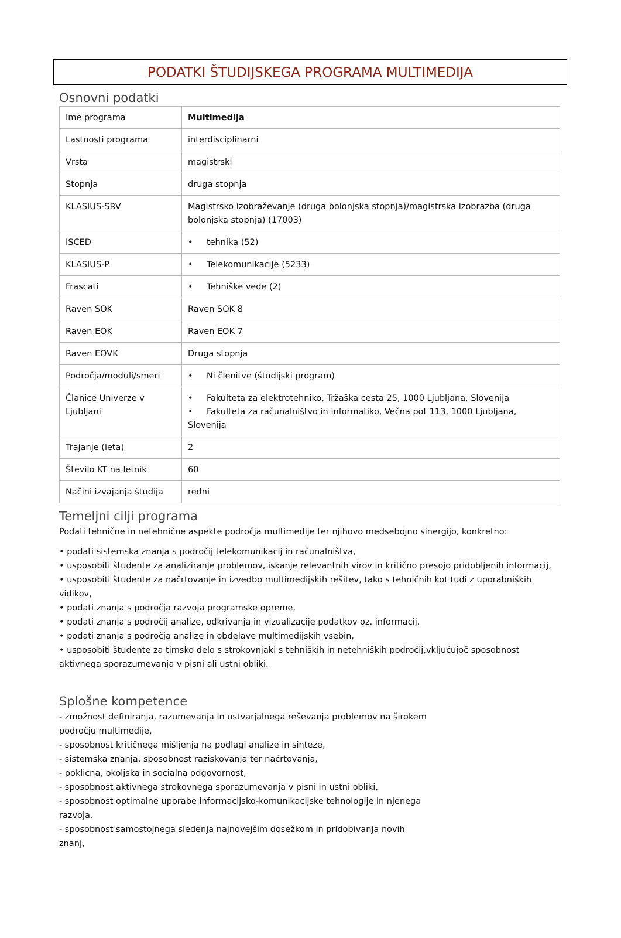PODATKI ŠTUDIJSKEGA PROGRAMA MULTIMEDIJA
Osnovni podatki
| Ime programa | Multimedija |
| Lastnosti programa | interdisciplinarni |
| Vrsta | magistrski |
| Stopnja | druga stopnja |
| KLASIUS-SRV | Magistrsko izobraževanje (druga bolonjska stopnja)/magistrska izobrazba (druga bolonjska stopnja) (17003) |
| ISCED | • tehnika (52) |
| KLASIUS-P | • Telekomunikacije (5233) |
| Frascati | • Tehniške vede (2) |
| Raven SOK | Raven SOK 8 |
| Raven EOK | Raven EOK 7 |
| Raven EOVK | Druga stopnja |
| Področja/moduli/smeri | • Ni členitve (študijski program) |
| Članice Univerze v Ljubljani | • Fakulteta za elektrotehniko, Tržaška cesta 25, 1000 Ljubljana, Slovenija • Fakulteta za računalništvo in informatiko, Večna pot 113, 1000 Ljubljana, Slovenija |
| Trajanje (leta) | 2 |
| Število KT na letnik | 60 |
| Načini izvajanja študija | redni |
Temeljni cilji programa
Podati tehnične in netehnične aspekte področja multimedije ter njihovo medsebojno sinergijo, konkretno:
• podati sistemska znanja s področij telekomunikacij in računalništva,
• usposobiti študente za analiziranje problemov, iskanje relevantnih virov in kritično presojo pridobljenih informacij,
• usposobiti študente za načrtovanje in izvedbo multimedijskih rešitev, tako s tehničnih kot tudi z uporabniških vidikov,
• podati znanja s področja razvoja programske opreme,
• podati znanja s področij analize, odkrivanja in vizualizacije podatkov oz. informacij,
• podati znanja s področja analize in obdelave multimedijskih vsebin,
• usposobiti študente za timsko delo s strokovnjaki s tehniških in netehniških področij,vključujoč sposobnost aktivnega sporazumevanja v pisni ali ustni obliki.
Splošne kompetence
- zmožnost definiranja, razumevanja in ustvarjalnega reševanja problemov na širokem področju multimedije,
- sposobnost kritičnega mišljenja na podlagi analize in sinteze,
- sistemska znanja, sposobnost raziskovanja ter načrtovanja,
- poklicna, okoljska in socialna odgovornost,
- sposobnost aktivnega strokovnega sporazumevanja v pisni in ustni obliki,
- sposobnost optimalne uporabe informacijsko-komunikacijske tehnologije in njenega razvoja,
- sposobnost samostojnega sledenja najnovejšim dosežkom in pridobivanja novih znanj,